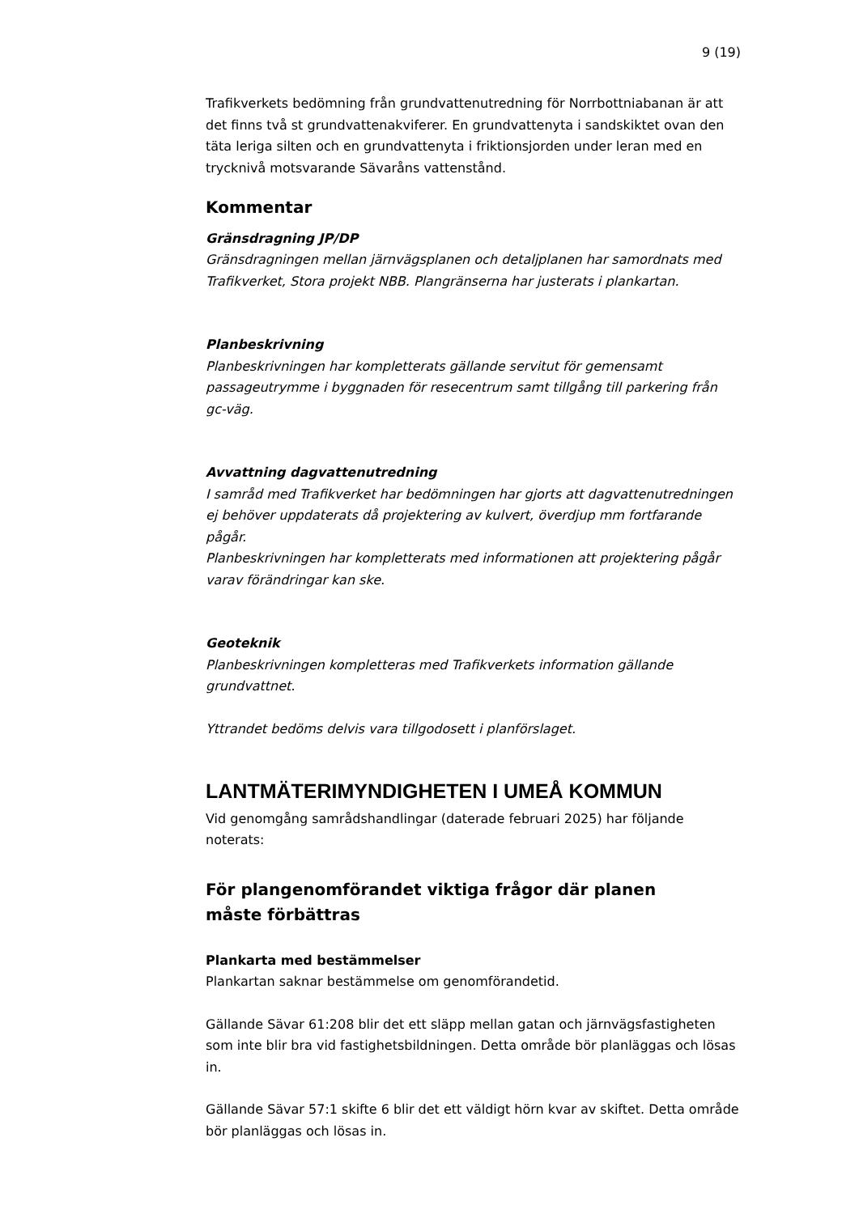9 (19)
Trafikverkets bedömning från grundvattenutredning för Norrbottniabanan är att det finns två st grundvattenakviferer. En grundvattenyta i sandskiktet ovan den täta leriga silten och en grundvattenyta i friktionsjorden under leran med en trycknivå motsvarande Sävaråns vattenstånd.
Kommentar
Gränsdragning JP/DP
Gränsdragningen mellan järnvägsplanen och detaljplanen har samordnats med Trafikverket, Stora projekt NBB. Plangränserna har justerats i plankartan.
Planbeskrivning
Planbeskrivningen har kompletterats gällande servitut för gemensamt passageutrymme i byggnaden för resecentrum samt tillgång till parkering från gc-väg.
Avvattning dagvattenutredning
I samråd med Trafikverket har bedömningen har gjorts att dagvattenutredningen ej behöver uppdaterats då projektering av kulvert, överdjup mm fortfarande pågår.
Planbeskrivningen har kompletterats med informationen att projektering pågår varav förändringar kan ske.
Geoteknik
Planbeskrivningen kompletteras med Trafikverkets information gällande grundvattnet.
Yttrandet bedöms delvis vara tillgodosett i planförslaget.
LANTMÄTERIMYNDIGHETEN I UMEÅ KOMMUN
Vid genomgång samrådshandlingar (daterade februari 2025) har följande noterats:
För plangenomförandet viktiga frågor där planen
måste förbättras
Plankarta med bestämmelser
Plankartan saknar bestämmelse om genomförandetid.
Gällande Sävar 61:208 blir det ett släpp mellan gatan och järnvägsfastigheten som inte blir bra vid fastighetsbildningen. Detta område bör planläggas och lösas in.
Gällande Sävar 57:1 skifte 6 blir det ett väldigt hörn kvar av skiftet. Detta område bör planläggas och lösas in.